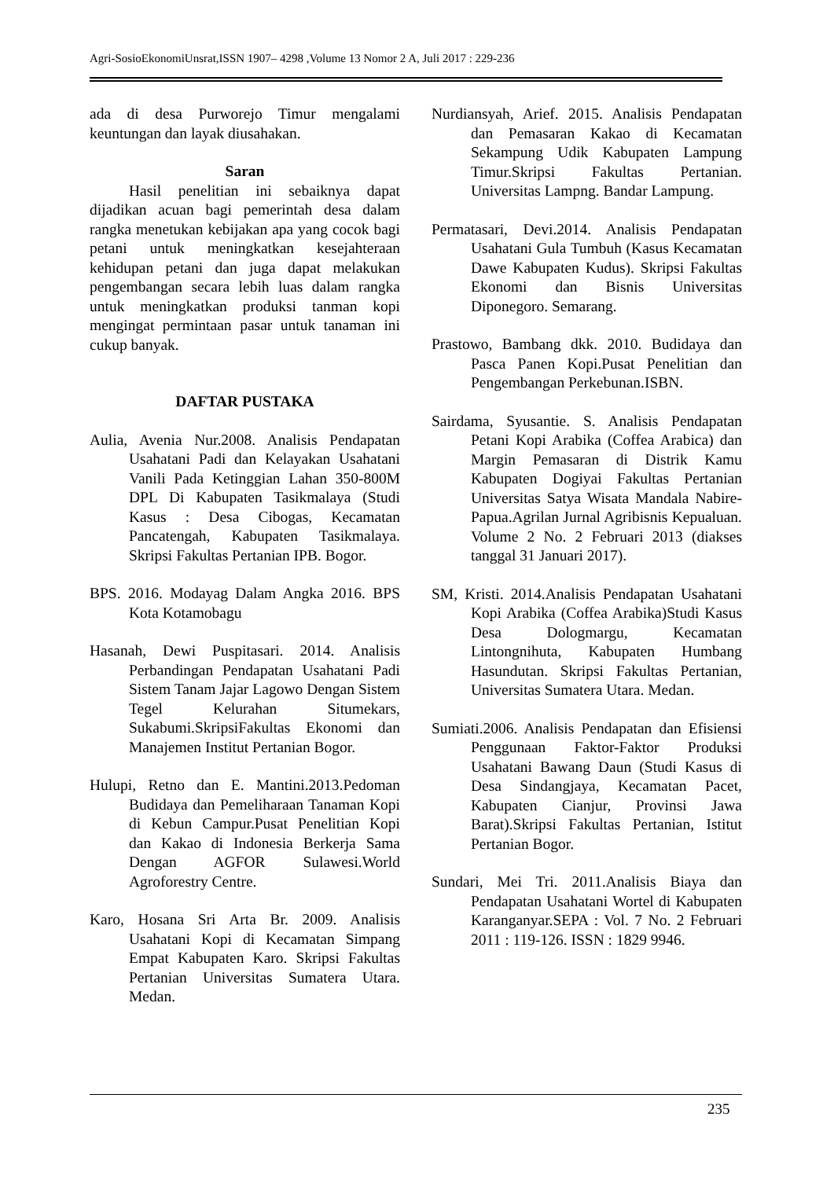Agri-SosioEkonomiUnsrat,ISSN 1907– 4298 ,Volume 13 Nomor 2 A, Juli 2017 : 229-236
ada di desa Purworejo Timur mengalami keuntungan dan layak diusahakan.
Saran
Hasil penelitian ini sebaiknya dapat dijadikan acuan bagi pemerintah desa dalam rangka menetukan kebijakan apa yang cocok bagi petani untuk meningkatkan kesejahteraan kehidupan petani dan juga dapat melakukan pengembangan secara lebih luas dalam rangka untuk meningkatkan produksi tanman kopi mengingat permintaan pasar untuk tanaman ini cukup banyak.
DAFTAR PUSTAKA
Aulia, Avenia Nur.2008. Analisis Pendapatan Usahatani Padi dan Kelayakan Usahatani Vanili Pada Ketinggian Lahan 350-800M DPL Di Kabupaten Tasikmalaya (Studi Kasus : Desa Cibogas, Kecamatan Pancatengah, Kabupaten Tasikmalaya. Skripsi Fakultas Pertanian IPB. Bogor.
BPS. 2016. Modayag Dalam Angka 2016. BPS Kota Kotamobagu
Hasanah, Dewi Puspitasari. 2014. Analisis Perbandingan Pendapatan Usahatani Padi Sistem Tanam Jajar Lagowo Dengan Sistem Tegel Kelurahan Situmekars, Sukabumi.SkripsiFakultas Ekonomi dan Manajemen Institut Pertanian Bogor.
Hulupi, Retno dan E. Mantini.2013.Pedoman Budidaya dan Pemeliharaan Tanaman Kopi di Kebun Campur.Pusat Penelitian Kopi dan Kakao di Indonesia Berkerja Sama Dengan AGFOR Sulawesi.World Agroforestry Centre.
Karo, Hosana Sri Arta Br. 2009. Analisis Usahatani Kopi di Kecamatan Simpang Empat Kabupaten Karo. Skripsi Fakultas Pertanian Universitas Sumatera Utara. Medan.
Nurdiansyah, Arief. 2015. Analisis Pendapatan dan Pemasaran Kakao di Kecamatan Sekampung Udik Kabupaten Lampung Timur.Skripsi Fakultas Pertanian. Universitas Lampng. Bandar Lampung.
Permatasari, Devi.2014. Analisis Pendapatan Usahatani Gula Tumbuh (Kasus Kecamatan Dawe Kabupaten Kudus). Skripsi Fakultas Ekonomi dan Bisnis Universitas Diponegoro. Semarang.
Prastowo, Bambang dkk. 2010. Budidaya dan Pasca Panen Kopi.Pusat Penelitian dan Pengembangan Perkebunan.ISBN.
Sairdama, Syusantie. S. Analisis Pendapatan Petani Kopi Arabika (Coffea Arabica) dan Margin Pemasaran di Distrik Kamu Kabupaten Dogiyai Fakultas Pertanian Universitas Satya Wisata Mandala Nabire-Papua.Agrilan Jurnal Agribisnis Kepualuan. Volume 2 No. 2 Februari 2013 (diakses tanggal 31 Januari 2017).
SM, Kristi. 2014.Analisis Pendapatan Usahatani Kopi Arabika (Coffea Arabika)Studi Kasus Desa Dologmargu, Kecamatan Lintongnihuta, Kabupaten Humbang Hasundutan. Skripsi Fakultas Pertanian, Universitas Sumatera Utara. Medan.
Sumiati.2006. Analisis Pendapatan dan Efisiensi Penggunaan Faktor-Faktor Produksi Usahatani Bawang Daun (Studi Kasus di Desa Sindangjaya, Kecamatan Pacet, Kabupaten Cianjur, Provinsi Jawa Barat).Skripsi Fakultas Pertanian, Istitut Pertanian Bogor.
Sundari, Mei Tri. 2011.Analisis Biaya dan Pendapatan Usahatani Wortel di Kabupaten Karanganyar.SEPA : Vol. 7 No. 2 Februari 2011 : 119-126. ISSN : 1829 9946.
235